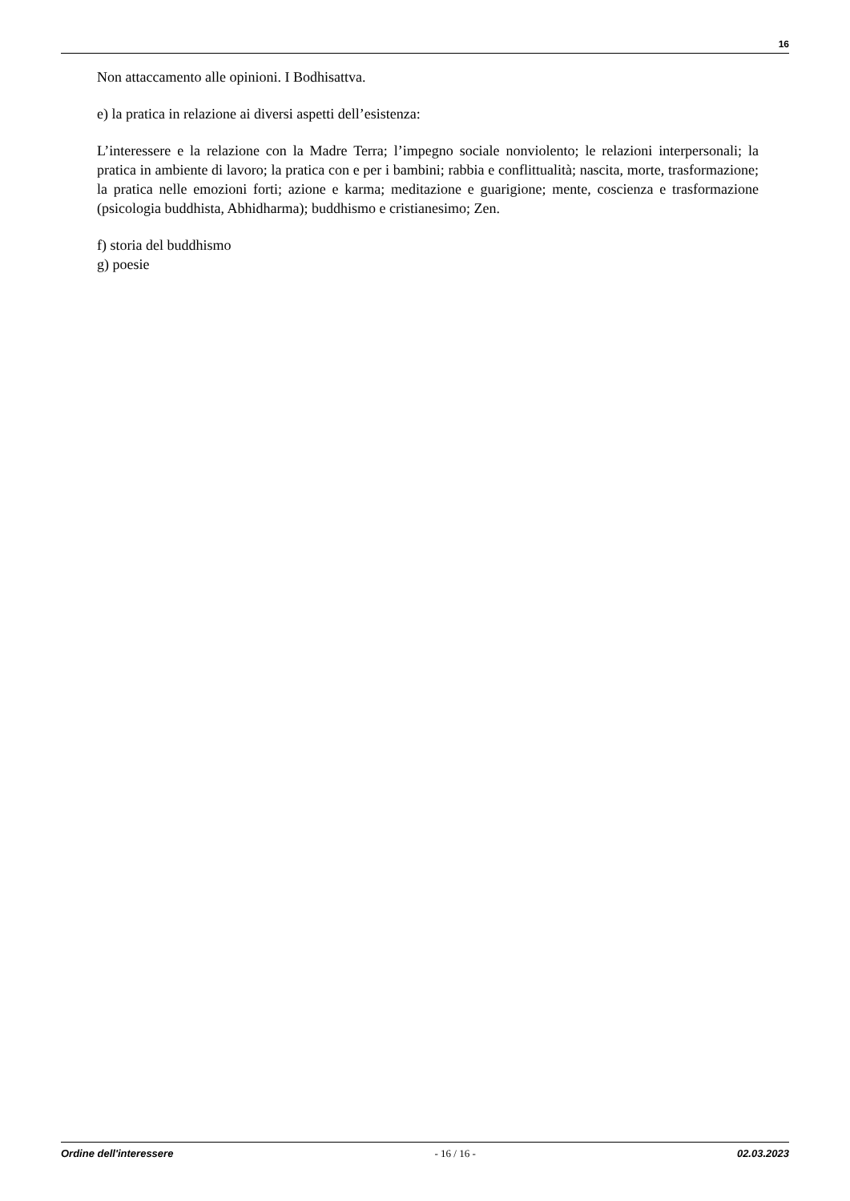16
Non attaccamento alle opinioni. I Bodhisattva.
e) la pratica in relazione ai diversi aspetti dell’esistenza:
L’interessere e la relazione con la Madre Terra; l’impegno sociale nonviolento; le relazioni interpersonali; la pratica in ambiente di lavoro; la pratica con e per i bambini; rabbia e conflittualità; nascita, morte, trasformazione; la pratica nelle emozioni forti; azione e karma; meditazione e guarigione; mente, coscienza e trasformazione (psicologia buddhista, Abhidharma); buddhismo e cristianesimo; Zen.
f) storia del buddhismo
g) poesie
Ordine dell'interessere - 16 / 16 - 02.03.2023